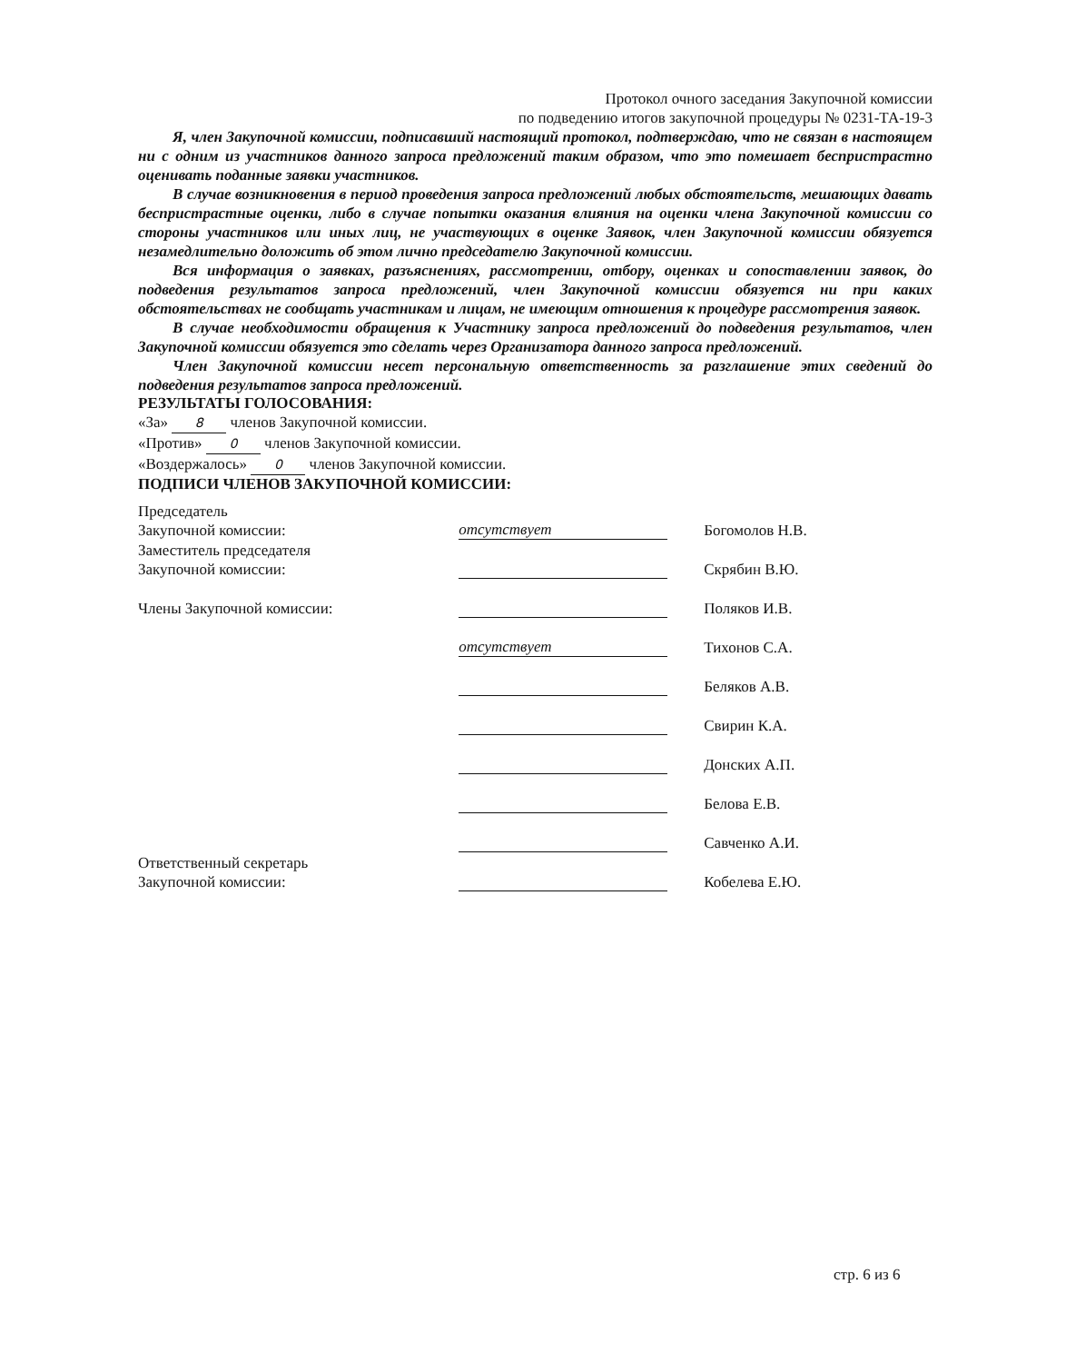Протокол очного заседания Закупочной комиссии
по подведению итогов закупочной процедуры № 0231-ТА-19-3
Я, член Закупочной комиссии, подписавший настоящий протокол, подтверждаю, что не связан в настоящем ни с одним из участников данного запроса предложений таким образом, что это помешает беспристрастно оценивать поданные заявки участников.
В случае возникновения в период проведения запроса предложений любых обстоятельств, мешающих давать беспристрастные оценки, либо в случае попытки оказания влияния на оценки члена Закупочной комиссии со стороны участников или иных лиц, не участвующих в оценке Заявок, член Закупочной комиссии обязуется незамедлительно доложить об этом лично председателю Закупочной комиссии.
Вся информация о заявках, разъяснениях, рассмотрении, отбору, оценках и сопоставлении заявок, до подведения результатов запроса предложений, член Закупочной комиссии обязуется ни при каких обстоятельствах не сообщать участникам и лицам, не имеющим отношения к процедуре рассмотрения заявок.
В случае необходимости обращения к Участнику запроса предложений до подведения результатов, член Закупочной комиссии обязуется это сделать через Организатора данного запроса предложений.
Член Закупочной комиссии несет персональную ответственность за разглашение этих сведений до подведения результатов запроса предложений.
РЕЗУЛЬТАТЫ ГОЛОСОВАНИЯ:
«За» 8 членов Закупочной комиссии.
«Против» 0 членов Закупочной комиссии.
«Воздержалось» 0 членов Закупочной комиссии.
ПОДПИСИ ЧЛЕНОВ ЗАКУПОЧНОЙ КОМИССИИ:
| Председатель Закупочной комиссии: | отсутствует | | Богомолов Н.В. |
| Заместитель председателя Закупочной комиссии: | | | Скрябин В.Ю. |
| Члены Закупочной комиссии: | | | Поляков И.В. |
| | отсутствует | | Тихонов С.А. |
| | | | Беляков А.В. |
| | | | Свирин К.А. |
| | | | Донских А.П. |
| | | | Белова Е.В. |
| | | | Савченко А.И. |
| Ответственный секретарь Закупочной комиссии: | | | Кобелева Е.Ю. |
стр. 6 из 6